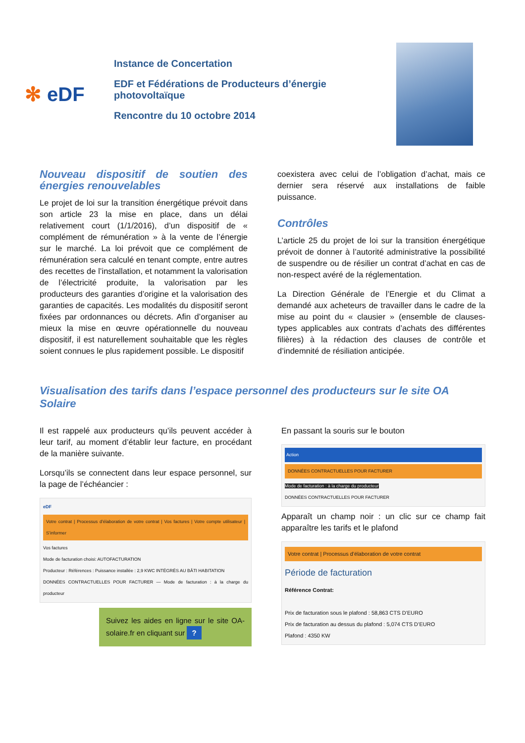✻ eDF
Instance de Concertation
EDF et Fédérations de Producteurs d’énergie photovoltaïque
Rencontre du 10 octobre 2014
Nouveau dispositif de soutien des énergies renouvelables
Le projet de loi sur la transition énergétique prévoit dans son article 23 la mise en place, dans un délai relativement court (1/1/2016), d’un dispositif de « complément de rémunération » à la vente de l’énergie sur le marché. La loi prévoit que ce complément de rémunération sera calculé en tenant compte, entre autres des recettes de l’installation, et notamment la valorisation de l’électricité produite, la valorisation par les producteurs des garanties d’origine et la valorisation des garanties de capacités. Les modalités du dispositif seront fixées par ordonnances ou décrets. Afin d’organiser au mieux la mise en œuvre opérationnelle du nouveau dispositif, il est naturellement souhaitable que les règles soient connues le plus rapidement possible. Le dispositif
coexistera avec celui de l’obligation d’achat, mais ce dernier sera réservé aux installations de faible puissance.
Contrôles
L’article 25 du projet de loi sur la transition énergétique prévoit de donner à l’autorité administrative la possibilité de suspendre ou de résilier un contrat d’achat en cas de non-respect avéré de la réglementation.
La Direction Générale de l’Energie et du Climat a demandé aux acheteurs de travailler dans le cadre de la mise au point du « clausier » (ensemble de clauses-types applicables aux contrats d’achats des différentes filières) à la rédaction des clauses de contrôle et d’indemnité de résiliation anticipée.
Visualisation des tarifs dans l’espace personnel des producteurs sur le site OA Solaire
Il est rappelé aux producteurs qu’ils peuvent accéder à leur tarif, au moment d’établir leur facture, en procédant de la manière suivante.
Lorsqu’ils se connectent dans leur espace personnel, sur la page de l’échéancier :
eDF
Votre contrat | Processus d’élaboration de votre contrat | Vos factures | Votre compte utilisateur | S’informer
Vos factures
Mode de facturation choisi: AUTOFACTURATION
Producteur : Références : Puissance installée : 2,9 KWC INTÉGRÉS AU BÂTI HABITATION
DONNÉES CONTRACTUELLES POUR FACTURER — Mode de facturation : à la charge du producteur
Suivez les aides en ligne sur le site OA-solaire.fr en cliquant sur ?
En passant la souris sur le bouton
Action
DONNÉES CONTRACTUELLES POUR FACTURER
Mode de facturation : à la charge du producteur
DONNÉES CONTRACTUELLES POUR FACTURER
Apparaît un champ noir : un clic sur ce champ fait apparaître les tarifs et le plafond
Votre contrat | Processus d’élaboration de votre contrat
Période de facturation
Référence Contrat:
Prix de facturation sous le plafond : 58,863 CTS D’EURO
Prix de facturation au dessus du plafond : 5,074 CTS D’EURO
Plafond : 4350 KW